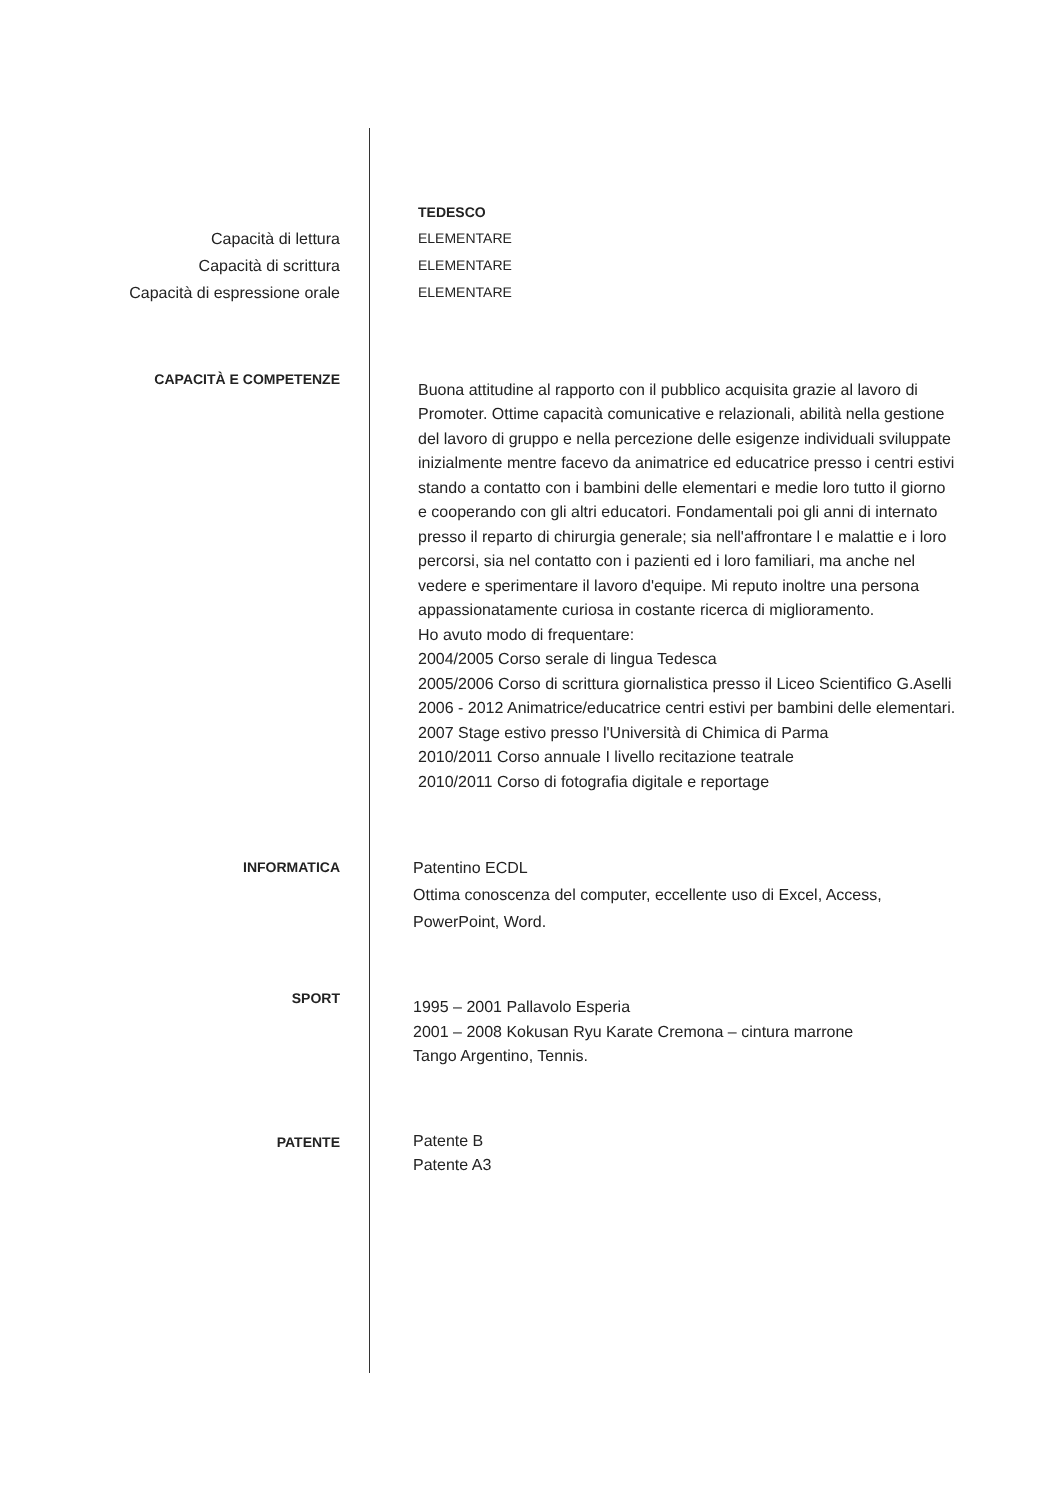TEDESCO
Capacità di lettura
Capacità di scrittura
Capacità di espressione orale
ELEMENTARE
ELEMENTARE
ELEMENTARE
CAPACITÀ E COMPETENZE
Buona attitudine al rapporto con il pubblico acquisita grazie al lavoro di Promoter. Ottime capacità comunicative e relazionali, abilità nella gestione del lavoro di gruppo e nella percezione delle esigenze individuali sviluppate inizialmente mentre facevo da animatrice ed educatrice presso i centri estivi stando a contatto con i bambini delle elementari e medie loro tutto il giorno e cooperando con gli altri educatori. Fondamentali poi gli anni di internato presso il reparto di chirurgia generale; sia nell'affrontare l e malattie e i loro percorsi, sia nel contatto con i pazienti ed i loro familiari, ma anche nel vedere e sperimentare il lavoro d'equipe. Mi reputo inoltre una persona appassionatamente curiosa in costante ricerca di miglioramento.
Ho avuto modo di frequentare:
2004/2005 Corso serale di lingua Tedesca
2005/2006 Corso di scrittura giornalistica presso il Liceo Scientifico G.Aselli
2006 - 2012 Animatrice/educatrice centri estivi per bambini delle elementari.
2007 Stage estivo presso l'Università di Chimica di Parma
2010/2011 Corso annuale I livello recitazione teatrale
2010/2011 Corso di fotografia digitale e reportage
INFORMATICA Patentino ECDL
Ottima conoscenza del computer, eccellente uso di Excel, Access, PowerPoint, Word.
SPORT
1995 – 2001 Pallavolo Esperia
2001 – 2008 Kokusan Ryu Karate Cremona – cintura marrone
Tango Argentino, Tennis.
PATENTE
Patente B
Patente A3